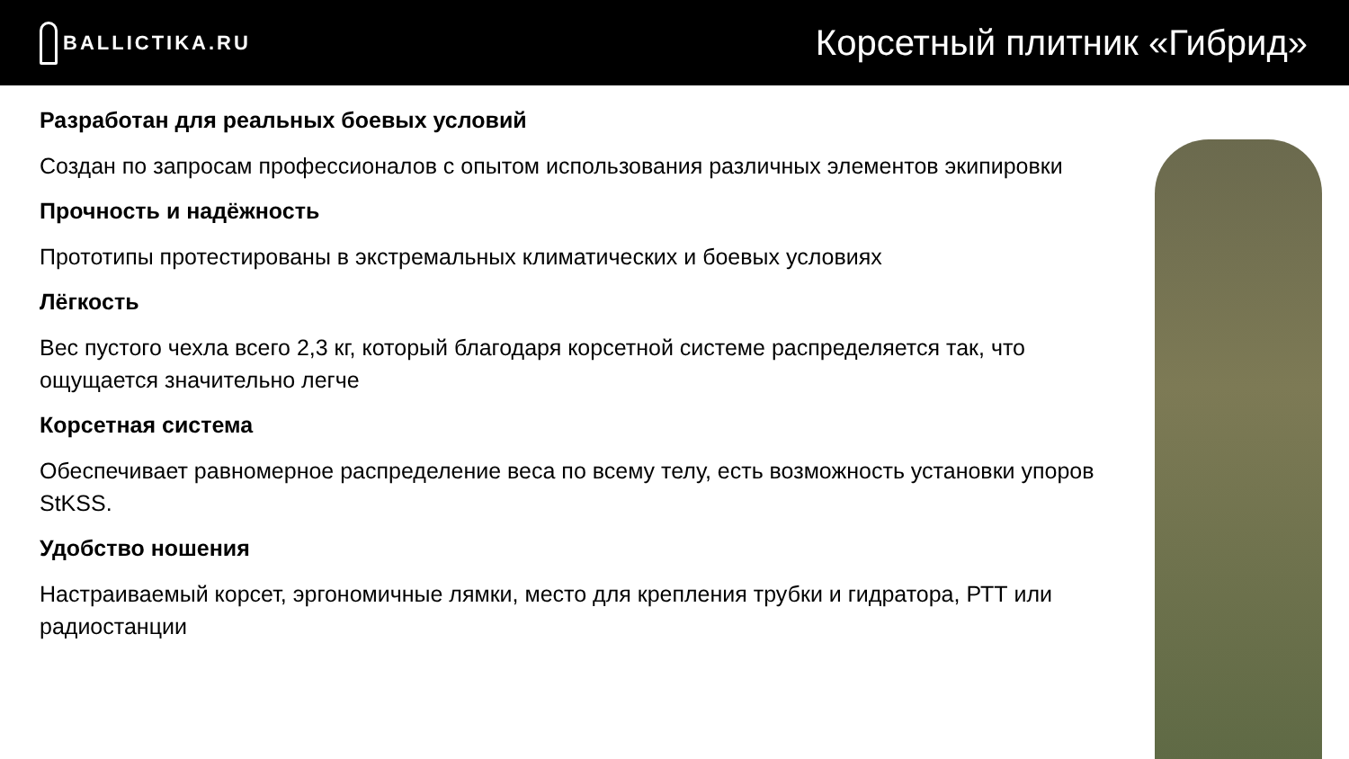BALLICTIKA.RU
Корсетный плитник «Гибрид»
Разработан для реальных боевых условий
Создан по запросам профессионалов с опытом использования различных элементов экипировки
Прочность и надёжность
Прототипы протестированы в экстремальных климатических и боевых условиях
Лёгкость
Вес пустого чехла всего 2,3 кг, который благодаря корсетной системе распределяется так, что ощущается значительно легче
Корсетная система
Обеспечивает равномерное распределение веса по всему телу, есть возможность установки упоров StKSS.
Удобство ношения
Настраиваемый корсет, эргономичные лямки, место для крепления трубки и гидратора, РТТ или радиостанции